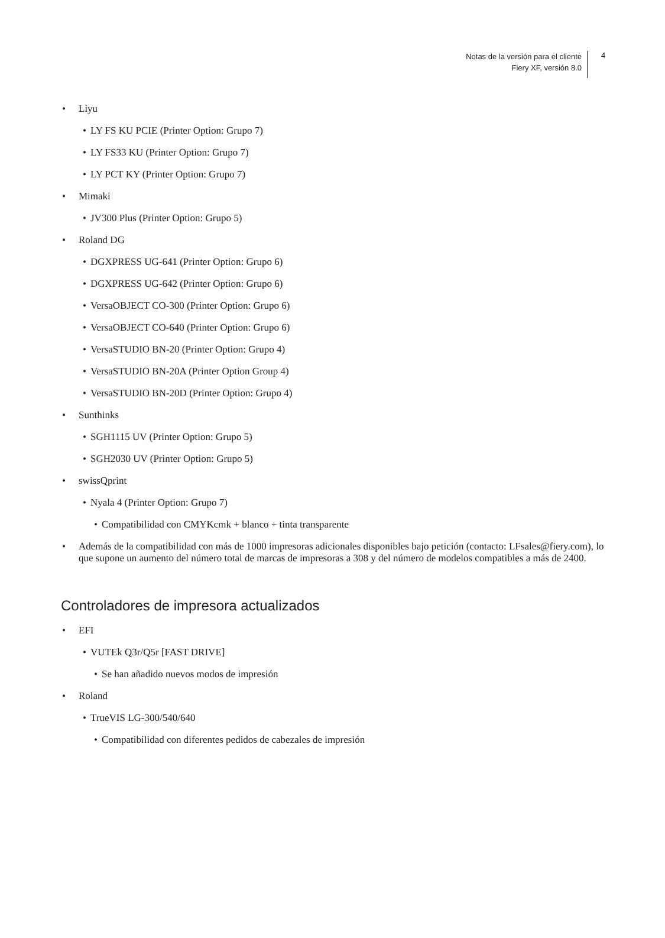Notas de la versión para el cliente
Fiery XF, versión 8.0
4
• Liyu
• LY FS KU PCIE (Printer Option: Grupo 7)
• LY FS33 KU (Printer Option: Grupo 7)
• LY PCT KY (Printer Option: Grupo 7)
• Mimaki
• JV300 Plus (Printer Option: Grupo 5)
• Roland DG
• DGXPRESS UG-641 (Printer Option: Grupo 6)
• DGXPRESS UG-642 (Printer Option: Grupo 6)
• VersaOBJECT CO-300 (Printer Option: Grupo 6)
• VersaOBJECT CO-640 (Printer Option: Grupo 6)
• VersaSTUDIO BN-20 (Printer Option: Grupo 4)
• VersaSTUDIO BN-20A (Printer Option Group 4)
• VersaSTUDIO BN-20D (Printer Option: Grupo 4)
• Sunthinks
• SGH1115 UV (Printer Option: Grupo 5)
• SGH2030 UV (Printer Option: Grupo 5)
• swissQprint
• Nyala 4 (Printer Option: Grupo 7)
• Compatibilidad con CMYKcmk + blanco + tinta transparente
• Además de la compatibilidad con más de 1000 impresoras adicionales disponibles bajo petición (contacto: LFsales@fiery.com), lo que supone un aumento del número total de marcas de impresoras a 308 y del número de modelos compatibles a más de 2400.
Controladores de impresora actualizados
• EFI
• VUTEk Q3r/Q5r [FAST DRIVE]
• Se han añadido nuevos modos de impresión
• Roland
• TrueVIS LG-300/540/640
• Compatibilidad con diferentes pedidos de cabezales de impresión